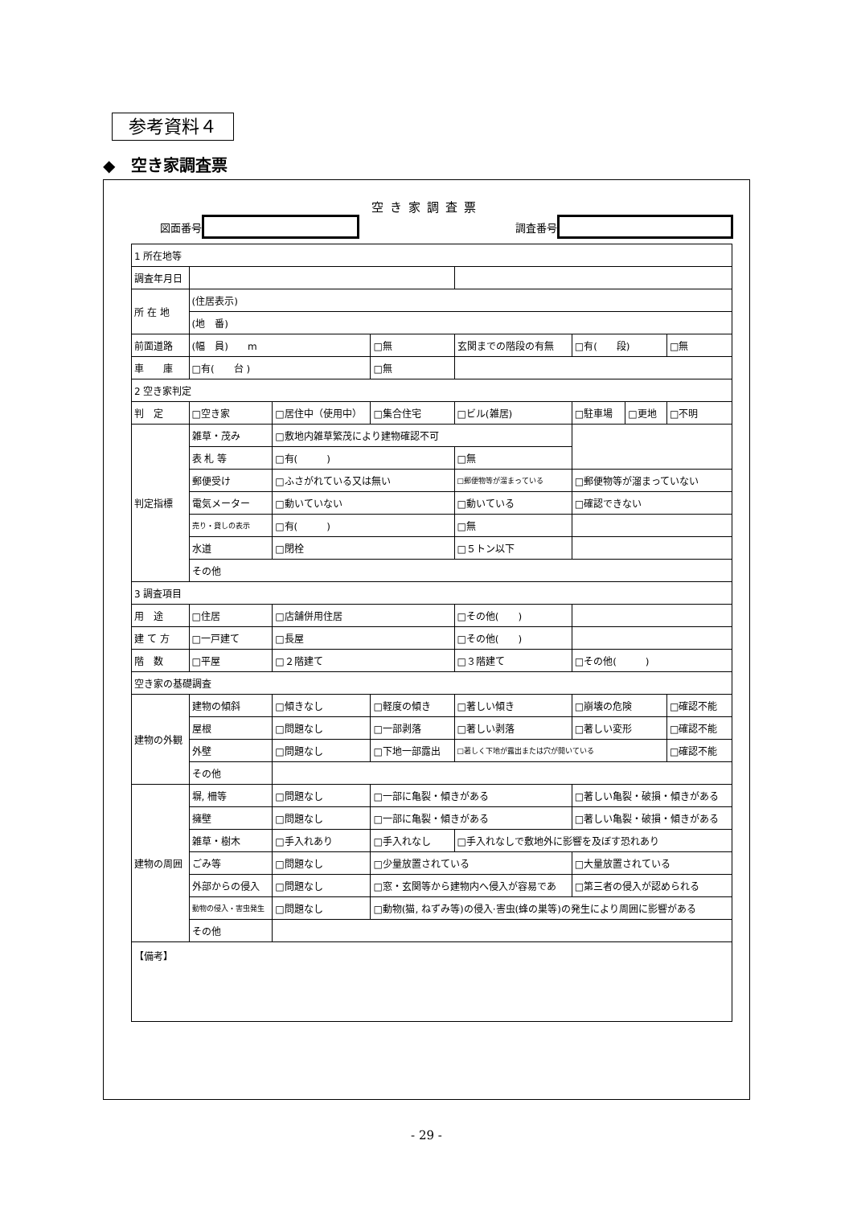参考資料４
◆　空き家調査票
空き家調査票
図面番号 調査番号
| 1 所在地等 | | | | | | | |
| 調査年月日 | | | | | | | |
| 所 在 地 | (住居表示) | | | | | | |
| | (地 番) | | | | | | |
| 前面道路 | (幅 員) m | | □無 | 玄関までの階段の有無 | □有( 段) | | □無 |
| 車 庫 | □有( 台 ) | | □無 | | | | |
| 2 空き家判定 | | | | | | | |
| 判 定 | □空き家 | □居住中（使用中） | □集合住宅 | □ビル(雑居) | □駐車場 | □更地 | □不明 |
| 判定指標 | 雑草・茂み | □敷地内雑草繁茂により建物確認不可 | | | | | |
| | 表 札 等 | □有( ) | | □無 | | | |
| | 郵便受け | □ふさがれている又は無い | | □郵便物等が溜まっている | □郵便物等が溜まっていない | | |
| | 電気メーター | □動いていない | | □動いている | □確認できない | | |
| | 売り・貸しの表示 | □有( ) | | □無 | | | |
| | 水道 | □閉栓 | | □５トン以下 | | | |
| | その他 | | | | | | |
| 3 調査項目 | | | | | | | |
| 用 途 | □住居 | □店舗併用住居 | | □その他( ) | | | |
| 建 て 方 | □一戸建て | □長屋 | | □その他( ) | | | |
| 階 数 | □平屋 | □２階建て | | □３階建て | □その他( ) | | |
| 空き家の基礎調査 | | | | | | | |
| 建物の外観 | 建物の傾斜 | □傾きなし | □軽度の傾き | □著しい傾き | □崩壊の危険 | | □確認不能 |
| | 屋根 | □問題なし | □一部剥落 | □著しい剥落 | □著しい変形 | | □確認不能 |
| | 外壁 | □問題なし | □下地一部露出 | □著しく下地が露出または穴が開いている | | | □確認不能 |
| | その他 | | | | | | |
| 建物の周囲 | 塀, 柵等 | □問題なし | □一部に亀裂・傾きがある | | □著しい亀裂・破損・傾きがある | | |
| | 擁壁 | □問題なし | □一部に亀裂・傾きがある | | □著しい亀裂・破損・傾きがある | | |
| | 雑草・樹木 | □手入れあり | □手入れなし | □手入れなしで敷地外に影響を及ぼす恐れあり | | | |
| | ごみ等 | □問題なし | □少量放置されている | | □大量放置されている | | |
| | 外部からの侵入 | □問題なし | □窓・玄関等から建物内へ侵入が容易であ | | □第三者の侵入が認められる | | |
| | 動物の侵入・害虫発生 | □問題なし | □動物(猫, ねずみ等)の侵入·害虫(蜂の巣等)の発生により周囲に影響がある | | | | |
| | その他 | | | | | | |
| 【備考】 | | | | | | | |
- 29 -